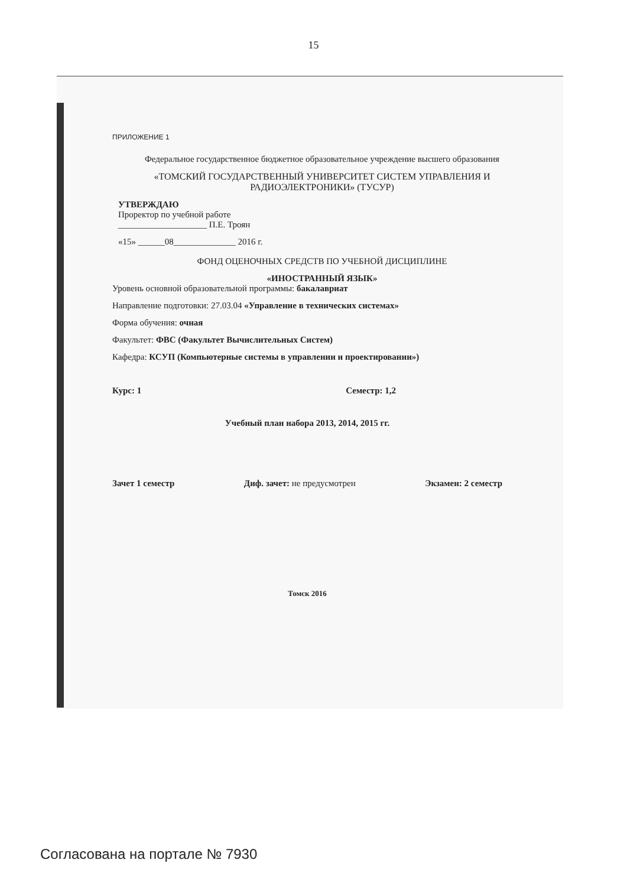15
ПРИЛОЖЕНИЕ 1
Федеральное государственное бюджетное образовательное учреждение высшего образования
«ТОМСКИЙ ГОСУДАРСТВЕННЫЙ УНИВЕРСИТЕТ СИСТЕМ УПРАВЛЕНИЯ И РАДИОЭЛЕКТРОНИКИ» (ТУСУР)
УТВЕРЖДАЮ
Проректор по учебной работе
____________________ П.Е. Троян
«15» ______08______________ 2016 г.
ФОНД ОЦЕНОЧНЫХ СРЕДСТВ ПО УЧЕБНОЙ ДИСЦИПЛИНЕ
«ИНОСТРАННЫЙ ЯЗЫК»
Уровень основной образовательной программы: бакалавриат
Направление подготовки: 27.03.04 «Управление в технических системах»
Форма обучения: очная
Факультет: ФВС (Факультет Вычислительных Систем)
Кафедра: КСУП (Компьютерные системы в управлении и проектировании»)
Курс: 1 Семестр: 1,2
Учебный план набора 2013, 2014, 2015 гг.
Зачет 1 семестр Диф. зачет: не предусмотрен Экзамен: 2 семестр
Томск 2016
Согласована на портале № 7930